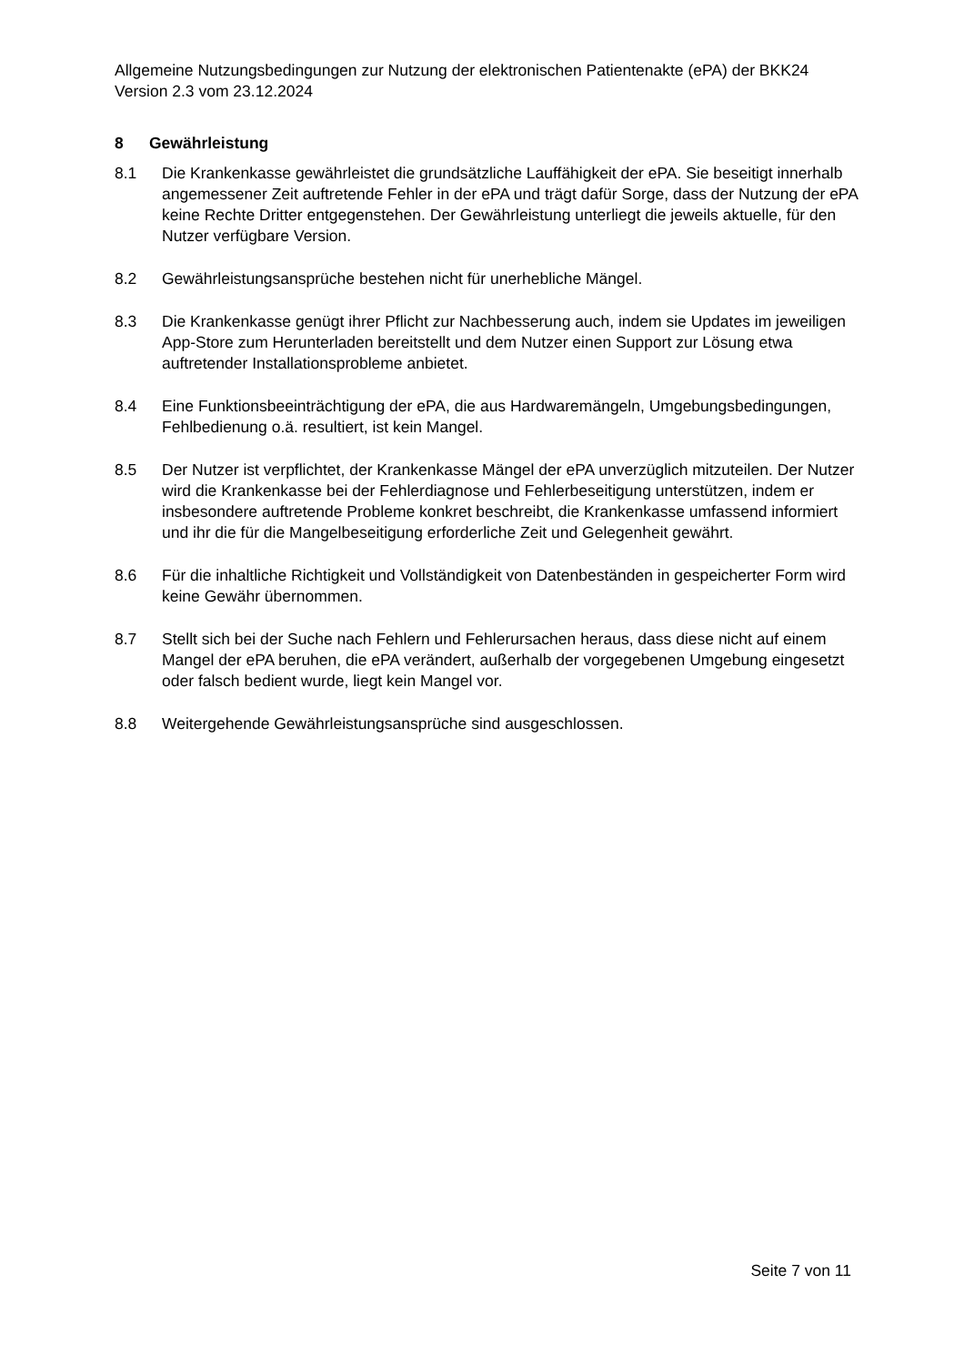Allgemeine Nutzungsbedingungen zur Nutzung der elektronischen Patientenakte (ePA) der BKK24 Version 2.3 vom 23.12.2024
8 Gewährleistung
8.1 Die Krankenkasse gewährleistet die grundsätzliche Lauffähigkeit der ePA. Sie beseitigt innerhalb angemessener Zeit auftretende Fehler in der ePA und trägt dafür Sorge, dass der Nutzung der ePA keine Rechte Dritter entgegenstehen. Der Gewährleistung unterliegt die jeweils aktuelle, für den Nutzer verfügbare Version.
8.2 Gewährleistungsansprüche bestehen nicht für unerhebliche Mängel.
8.3 Die Krankenkasse genügt ihrer Pflicht zur Nachbesserung auch, indem sie Updates im jeweiligen App-Store zum Herunterladen bereitstellt und dem Nutzer einen Support zur Lösung etwa auftretender Installationsprobleme anbietet.
8.4 Eine Funktionsbeeinträchtigung der ePA, die aus Hardwaremängeln, Umgebungsbedingungen, Fehlbedienung o.ä. resultiert, ist kein Mangel.
8.5 Der Nutzer ist verpflichtet, der Krankenkasse Mängel der ePA unverzüglich mitzuteilen. Der Nutzer wird die Krankenkasse bei der Fehlerdiagnose und Fehlerbeseitigung unterstützen, indem er insbesondere auftretende Probleme konkret beschreibt, die Krankenkasse umfassend informiert und ihr die für die Mangelbeseitigung erforderliche Zeit und Gelegenheit gewährt.
8.6 Für die inhaltliche Richtigkeit und Vollständigkeit von Datenbeständen in gespeicherter Form wird keine Gewähr übernommen.
8.7 Stellt sich bei der Suche nach Fehlern und Fehlerursachen heraus, dass diese nicht auf einem Mangel der ePA beruhen, die ePA verändert, außerhalb der vorgegebenen Umgebung eingesetzt oder falsch bedient wurde, liegt kein Mangel vor.
8.8 Weitergehende Gewährleistungsansprüche sind ausgeschlossen.
Seite 7 von 11